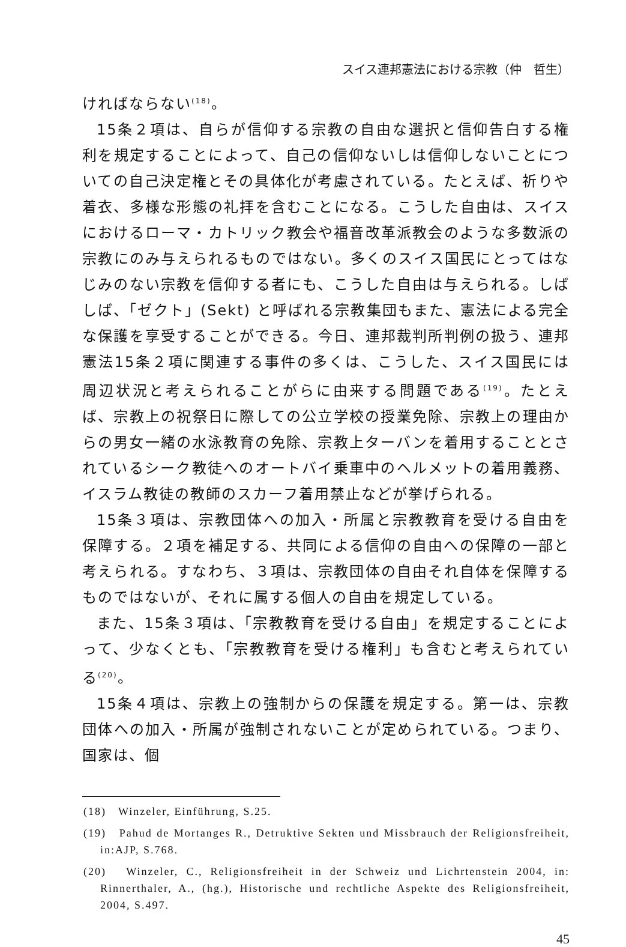スイス連邦憲法における宗教（仲　哲生）
ければならない<sup>(18)</sup>。
15条２項は、自らが信仰する宗教の自由な選択と信仰告白する権利を規定することによって、自己の信仰ないしは信仰しないことについての自己決定権とその具体化が考慮されている。たとえば、祈りや着衣、多様な形態の礼拝を含むことになる。こうした自由は、スイスにおけるローマ・カトリック教会や福音改革派教会のような多数派の宗教にのみ与えられるものではない。多くのスイス国民にとってはなじみのない宗教を信仰する者にも、こうした自由は与えられる。しばしば、「ゼクト」(Sekt) と呼ばれる宗教集団もまた、憲法による完全な保護を享受することができる。今日、連邦裁判所判例の扱う、連邦憲法15条２項に関連する事件の多くは、こうした、スイス国民には周辺状況と考えられることがらに由来する問題である<sup>(19)</sup>。たとえば、宗教上の祝祭日に際しての公立学校の授業免除、宗教上の理由からの男女一緒の水泳教育の免除、宗教上ターバンを着用することとされているシーク教徒へのオートバイ乗車中のヘルメットの着用義務、イスラム教徒の教師のスカーフ着用禁止などが挙げられる。
15条３項は、宗教団体への加入・所属と宗教教育を受ける自由を保障する。２項を補足する、共同による信仰の自由への保障の一部と考えられる。すなわち、３項は、宗教団体の自由それ自体を保障するものではないが、それに属する個人の自由を規定している。
また、15条３項は、「宗教教育を受ける自由」を規定することによって、少なくとも、「宗教教育を受ける権利」も含むと考えられている<sup>(20)</sup>。
15条４項は、宗教上の強制からの保護を規定する。第一は、宗教団体への加入・所属が強制されないことが定められている。つまり、国家は、個
(18)　Winzeler, Einführung, S.25.
(19)　Pahud de Mortanges R., Detruktive Sekten und Missbrauch der Religionsfreiheit, in:AJP, S.768.
(20)　Winzeler, C., Religionsfreiheit in der Schweiz und Lichrtenstein 2004, in: Rinnerthaler, A., (hg.), Historische und rechtliche Aspekte des Religionsfreiheit, 2004, S.497.
45